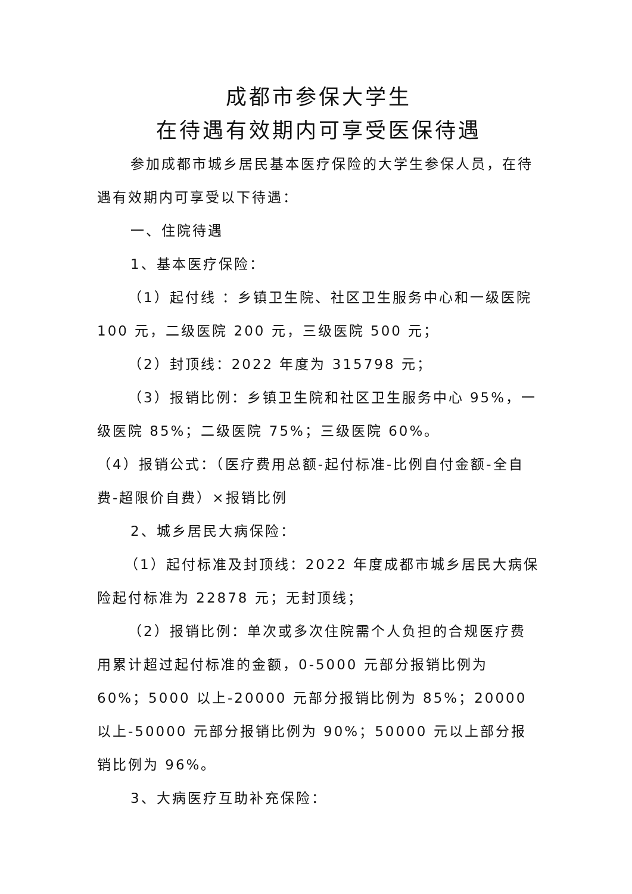成都市参保大学生
在待遇有效期内可享受医保待遇
参加成都市城乡居民基本医疗保险的大学生参保人员，在待遇有效期内可享受以下待遇：
一、住院待遇
1、基本医疗保险：
（1）起付线 ：乡镇卫生院、社区卫生服务中心和一级医院 100 元，二级医院 200 元，三级医院 500 元；
（2）封顶线：2022 年度为 315798 元；
（3）报销比例：乡镇卫生院和社区卫生服务中心 95%，一级医院 85%；二级医院 75%；三级医院 60%。
（4）报销公式：（医疗费用总额-起付标准-比例自付金额-全自费-超限价自费）×报销比例
2、城乡居民大病保险：
（1）起付标准及封顶线：2022 年度成都市城乡居民大病保险起付标准为 22878 元；无封顶线；
（2）报销比例：单次或多次住院需个人负担的合规医疗费用累计超过起付标准的金额，0-5000 元部分报销比例为 60%；5000 以上-20000 元部分报销比例为 85%；20000 以上-50000 元部分报销比例为 90%；50000 元以上部分报销比例为 96%。
3、大病医疗互助补充保险：